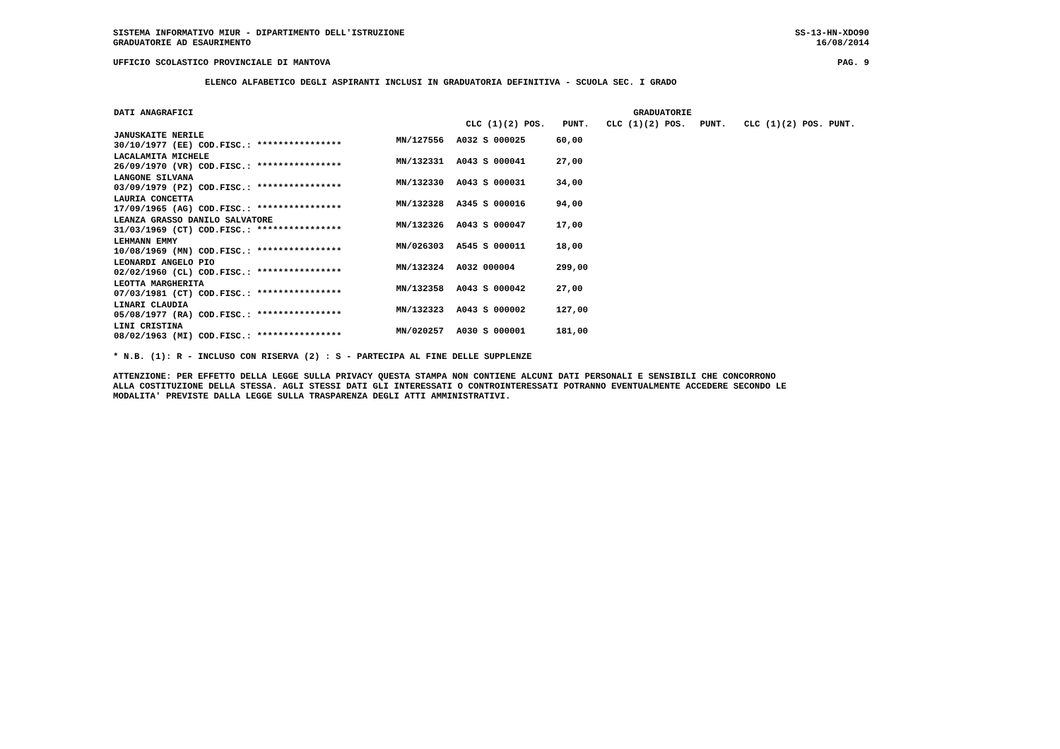SISTEMA INFORMATIVO MIUR - DIPARTIMENTO DELL'ISTRUZIONE SS-13-HN-XDO90
GRADUATORIE AD ESAURIMENTO 16/08/2014
UFFICIO SCOLASTICO PROVINCIALE DI MANTOVA PAG. 9
ELENCO ALFABETICO DEGLI ASPIRANTI INCLUSI IN GRADUATORIA DEFINITIVA - SCUOLA SEC. I GRADO
| DATI ANAGRAFICI | | GRADUATORIE | | | | |
| --- | --- | --- | --- | --- | --- | --- |
| | | CLC (1)(2) POS. | PUNT. | CLC (1)(2) POS. | PUNT. | CLC (1)(2) POS. PUNT. |
| JANUSKAITE NERILE 30/10/1977 (EE) COD.FISC.: **************** | MN/127556 | A032 S 000025 | 60,00 | | | |
| LACALAMITA MICHELE 26/09/1970 (VR) COD.FISC.: **************** | MN/132331 | A043 S 000041 | 27,00 | | | |
| LANGONE SILVANA 03/09/1979 (PZ) COD.FISC.: **************** | MN/132330 | A043 S 000031 | 34,00 | | | |
| LAURIA CONCETTA 17/09/1965 (AG) COD.FISC.: **************** | MN/132328 | A345 S 000016 | 94,00 | | | |
| LEANZA GRASSO DANILO SALVATORE 31/03/1969 (CT) COD.FISC.: **************** | MN/132326 | A043 S 000047 | 17,00 | | | |
| LEHMANN EMMY 10/08/1969 (MN) COD.FISC.: **************** | MN/026303 | A545 S 000011 | 18,00 | | | |
| LEONARDI ANGELO PIO 02/02/1960 (CL) COD.FISC.: **************** | MN/132324 | A032 000004 | 299,00 | | | |
| LEOTTA MARGHERITA 07/03/1981 (CT) COD.FISC.: **************** | MN/132358 | A043 S 000042 | 27,00 | | | |
| LINARI CLAUDIA 05/08/1977 (RA) COD.FISC.: **************** | MN/132323 | A043 S 000002 | 127,00 | | | |
| LINI CRISTINA 08/02/1963 (MI) COD.FISC.: **************** | MN/020257 | A030 S 000001 | 181,00 | | | |
* N.B. (1): R - INCLUSO CON RISERVA (2) : S - PARTECIPA AL FINE DELLE SUPPLENZE
ATTENZIONE: PER EFFETTO DELLA LEGGE SULLA PRIVACY QUESTA STAMPA NON CONTIENE ALCUNI DATI PERSONALI E SENSIBILI CHE CONCORRONO
ALLA COSTITUZIONE DELLA STESSA. AGLI STESSI DATI GLI INTERESSATI O CONTROINTERESSATI POTRANNO EVENTUALMENTE ACCEDERE SECONDO LE
MODALITA' PREVISTE DALLA LEGGE SULLA TRASPARENZA DEGLI ATTI AMMINISTRATIVI.